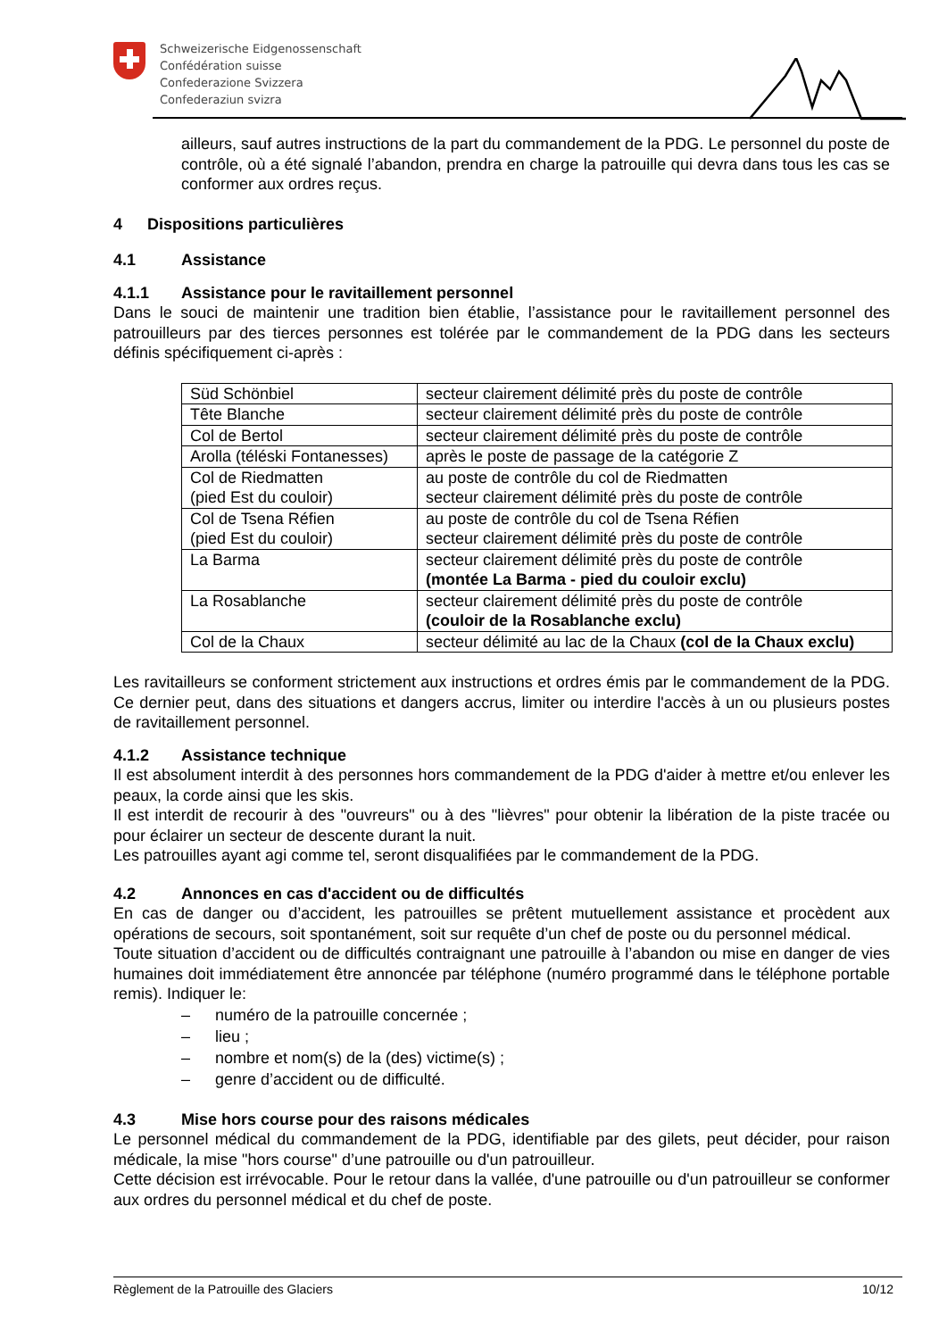Schweizerische Eidgenossenschaft
Confédération suisse
Confederazione Svizzera
Confederaziun svizra
ailleurs, sauf autres instructions de la part du commandement de la PDG. Le personnel du poste de contrôle, où a été signalé l’abandon, prendra en charge la patrouille qui devra dans tous les cas se conformer aux ordres reçus.
4 Dispositions particulières
4.1 Assistance
4.1.1 Assistance pour le ravitaillement personnel
Dans le souci de maintenir une tradition bien établie, l’assistance pour le ravitaillement personnel des patrouilleurs par des tierces personnes est tolérée par le commandement de la PDG dans les secteurs définis spécifiquement ci-après :
| Süd Schönbiel | secteur clairement délimité près du poste de contrôle |
| Tête Blanche | secteur clairement délimité près du poste de contrôle |
| Col de Bertol | secteur clairement délimité près du poste de contrôle |
| Arolla (téléski Fontanesses) | après le poste de passage de la catégorie Z |
| Col de Riedmatten (pied Est du couloir) | au poste de contrôle du col de Riedmatten secteur clairement délimité près du poste de contrôle |
| Col de Tsena Réfien (pied Est du couloir) | au poste de contrôle du col de Tsena Réfien secteur clairement délimité près du poste de contrôle |
| La Barma | secteur clairement délimité près du poste de contrôle (montée La Barma - pied du couloir exclu) |
| La Rosablanche | secteur clairement délimité près du poste de contrôle (couloir de la Rosablanche exclu) |
| Col de la Chaux | secteur délimité au lac de la Chaux (col de la Chaux exclu) |
Les ravitailleurs se conforment strictement aux instructions et ordres émis par le commandement de la PDG. Ce dernier peut, dans des situations et dangers accrus, limiter ou interdire l'accès à un ou plusieurs postes de ravitaillement personnel.
4.1.2 Assistance technique
Il est absolument interdit à des personnes hors commandement de la PDG d'aider à mettre et/ou enlever les peaux, la corde ainsi que les skis.
Il est interdit de recourir à des "ouvreurs" ou à des "lièvres" pour obtenir la libération de la piste tracée ou pour éclairer un secteur de descente durant la nuit.
Les patrouilles ayant agi comme tel, seront disqualifiées par le commandement de la PDG.
4.2 Annonces en cas d'accident ou de difficultés
En cas de danger ou d’accident, les patrouilles se prêtent mutuellement assistance et procèdent aux opérations de secours, soit spontanément, soit sur requête d’un chef de poste ou du personnel médical.
Toute situation d’accident ou de difficultés contraignant une patrouille à l’abandon ou mise en danger de vies humaines doit immédiatement être annoncée par téléphone (numéro programmé dans le téléphone portable remis). Indiquer le:
– numéro de la patrouille concernée ;
– lieu ;
– nombre et nom(s) de la (des) victime(s) ;
– genre d’accident ou de difficulté.
4.3 Mise hors course pour des raisons médicales
Le personnel médical du commandement de la PDG, identifiable par des gilets, peut décider, pour raison médicale, la mise "hors course" d’une patrouille ou d'un patrouilleur.
Cette décision est irrévocable. Pour le retour dans la vallée, d'une patrouille ou d'un patrouilleur se conformer aux ordres du personnel médical et du chef de poste.
Règlement de la Patrouille des Glaciers 10/12